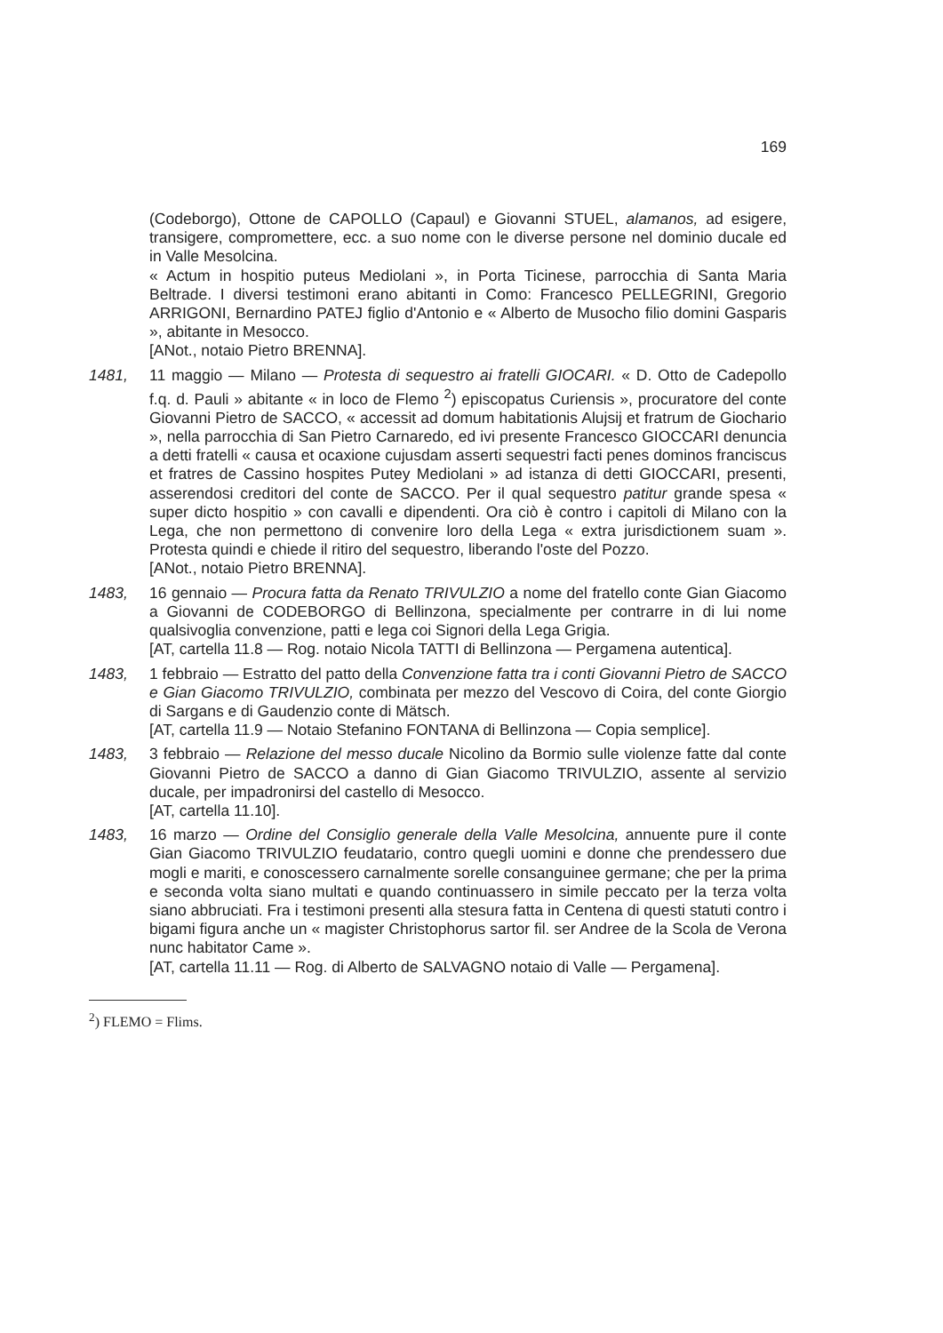169
(Codeborgo), Ottone de CAPOLLO (Capaul) e Giovanni STUEL, alamanos, ad esigere, transigere, compromettere, ecc. a suo nome con le diverse persone nel dominio ducale ed in Valle Mesolcina.
« Actum in hospitio puteus Mediolani », in Porta Ticinese, parrocchia di Santa Maria Beltrade. I diversi testimoni erano abitanti in Como: Francesco PELLEGRINI, Gregorio ARRIGONI, Bernardino PATEJ figlio d'Antonio e « Alberto de Musocho filio domini Gasparis », abitante in Mesocco.
[ANot., notaio Pietro BRENNA].
1481, 11 maggio — Milano — Protesta di sequestro ai fratelli GIOCARI. « D. Otto de Cadepollo f.q. d. Pauli » abitante « in loco de Flemo <sup>2</sup>) episcopatus Curiensis », procuratore del conte Giovanni Pietro de SACCO, « accessit ad domum habitationis Alujsij et fratrum de Giochario », nella parrocchia di San Pietro Carnaredo, ed ivi presente Francesco GIOCCARI denuncia a detti fratelli « causa et ocaxione cujusdam asserti sequestri facti penes dominos franciscus et fratres de Cassino hospites Putey Mediolani » ad istanza di detti GIOCCARI, presenti, asserendosi creditori del conte de SACCO. Per il qual sequestro patitur grande spesa « super dicto hospitio » con cavalli e dipendenti. Ora ciò è contro i capitoli di Milano con la Lega, che non permettono di convenire loro della Lega « extra jurisdictionem suam ». Protesta quindi e chiede il ritiro del sequestro, liberando l'oste del Pozzo.
[ANot., notaio Pietro BRENNA].
1483, 16 gennaio — Procura fatta da Renato TRIVULZIO a nome del fratello conte Gian Giacomo a Giovanni de CODEBORGO di Bellinzona, specialmente per contrarre in di lui nome qualsivoglia convenzione, patti e lega coi Signori della Lega Grigia.
[AT, cartella 11.8 — Rog. notaio Nicola TATTI di Bellinzona — Pergamena autentica].
1483, 1 febbraio — Estratto del patto della Convenzione fatta tra i conti Giovanni Pietro de SACCO e Gian Giacomo TRIVULZIO, combinata per mezzo del Vescovo di Coira, del conte Giorgio di Sargans e di Gaudenzio conte di Mätsch.
[AT, cartella 11.9 — Notaio Stefanino FONTANA di Bellinzona — Copia semplice].
1483, 3 febbraio — Relazione del messo ducale Nicolino da Bormio sulle violenze fatte dal conte Giovanni Pietro de SACCO a danno di Gian Giacomo TRIVULZIO, assente al servizio ducale, per impadronirsi del castello di Mesocco.
[AT, cartella 11.10].
1483, 16 marzo — Ordine del Consiglio generale della Valle Mesolcina, annuente pure il conte Gian Giacomo TRIVULZIO feudatario, contro quegli uomini e donne che prendessero due mogli e mariti, e conoscessero carnalmente sorelle consanguinee germane; che per la prima e seconda volta siano multati e quando continuassero in simile peccato per la terza volta siano abbruciati. Fra i testimoni presenti alla stesura fatta in Centena di questi statuti contro i bigami figura anche un « magister Christophorus sartor fil. ser Andree de la Scola de Verona nunc habitator Came ».
[AT, cartella 11.11 — Rog. di Alberto de SALVAGNO notaio di Valle — Pergamena].
<sup>2</sup>) FLEMO = Flims.